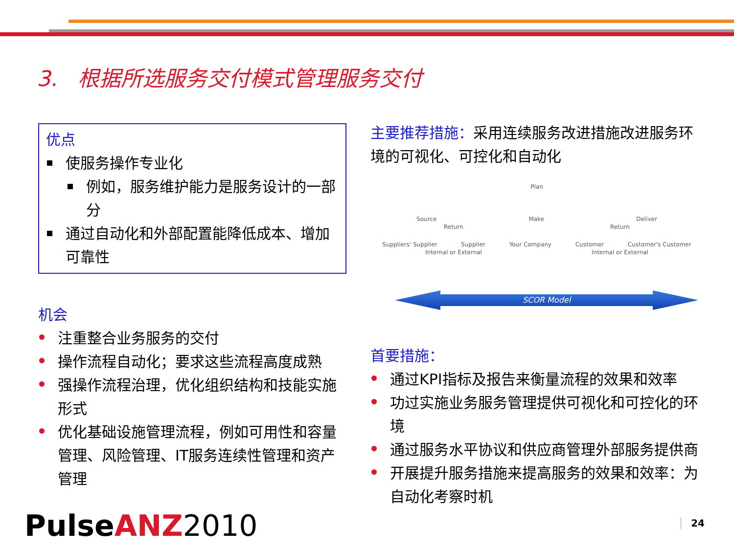3. 根据所选服务交付模式管理服务交付
优点
使服务操作专业化
例如，服务维护能力是服务设计的一部分
通过自动化和外部配置能降低成本、增加可靠性
机会
注重整合业务服务的交付
操作流程自动化；要求这些流程高度成熟
强操作流程治理，优化组织结构和技能实施形式
优化基础设施管理流程，例如可用性和容量管理、风险管理、IT服务连续性管理和资产管理
主要推荐措施：采用连续服务改进措施改进服务环境的可视化、可控化和自动化
Plan
Source Make Deliver
Return Return
Suppliers' Supplier Supplier Your Company Customer Customer's Customer
Internal or External Internal or External
SCOR Model
首要措施：
通过KPI指标及报告来衡量流程的效果和效率
功过实施业务服务管理提供可视化和可控化的环境
通过服务水平协议和供应商管理外部服务提供商
开展提升服务措施来提高服务的效果和效率：为自动化考察时机
PulseANZ 2010 24